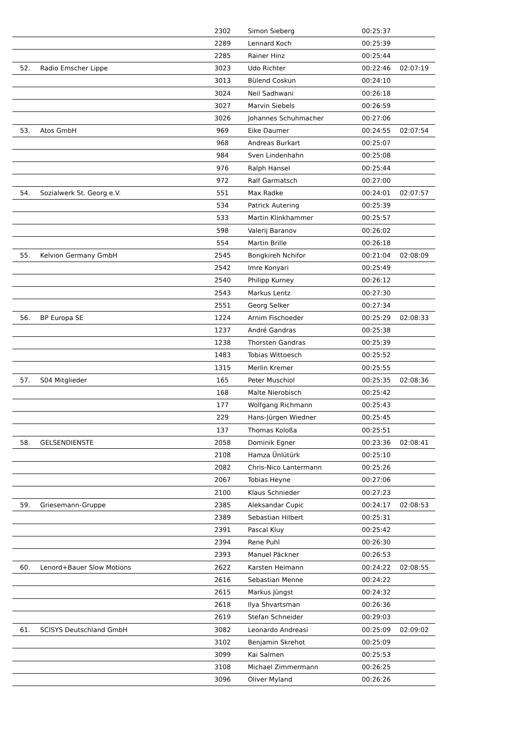| | | 2302 | Simon Sieberg | 00:25:37 | |
| | | 2289 | Lennard Koch | 00:25:39 | |
| | | 2285 | Rainer Hinz | 00:25:44 | |
| 52. | Radio Emscher Lippe | 3023 | Udo Richter | 00:22:46 | 02:07:19 |
| | | 3013 | Bülend Coskun | 00:24:10 | |
| | | 3024 | Neil Sadhwani | 00:26:18 | |
| | | 3027 | Marvin Siebels | 00:26:59 | |
| | | 3026 | Johannes Schuhmacher | 00:27:06 | |
| 53. | Atos GmbH | 969 | Eike Daumer | 00:24:55 | 02:07:54 |
| | | 968 | Andreas Burkart | 00:25:07 | |
| | | 984 | Sven Lindenhahn | 00:25:08 | |
| | | 976 | Ralph Hansel | 00:25:44 | |
| | | 972 | Ralf Garmatsch | 00:27:00 | |
| 54. | Sozialwerk St. Georg e.V. | 551 | Max Radke | 00:24:01 | 02:07:57 |
| | | 534 | Patrick Autering | 00:25:39 | |
| | | 533 | Martin Klinkhammer | 00:25:57 | |
| | | 598 | Valerij Baranov | 00:26:02 | |
| | | 554 | Martin Brille | 00:26:18 | |
| 55. | Kelvion Germany GmbH | 2545 | Bongkireh Nchifor | 00:21:04 | 02:08:09 |
| | | 2542 | Imre Konyari | 00:25:49 | |
| | | 2540 | Philipp Kurney | 00:26:12 | |
| | | 2543 | Markus Lentz | 00:27:30 | |
| | | 2551 | Georg Selker | 00:27:34 | |
| 56. | BP Europa SE | 1224 | Arnim Fischoeder | 00:25:29 | 02:08:33 |
| | | 1237 | André Gandras | 00:25:38 | |
| | | 1238 | Thorsten Gandras | 00:25:39 | |
| | | 1483 | Tobias Wittoesch | 00:25:52 | |
| | | 1315 | Merlin Kremer | 00:25:55 | |
| 57. | S04 Mitglieder | 165 | Peter Muschiol | 00:25:35 | 02:08:36 |
| | | 168 | Malte Nierobisch | 00:25:42 | |
| | | 177 | Wolfgang Richmann | 00:25:43 | |
| | | 229 | Hans-Jürgen Wiedner | 00:25:45 | |
| | | 137 | Thomas Koloßa | 00:25:51 | |
| 58. | GELSENDIENSTE | 2058 | Dominik Egner | 00:23:36 | 02:08:41 |
| | | 2108 | Hamza Ünlütürk | 00:25:10 | |
| | | 2082 | Chris-Nico Lantermann | 00:25:26 | |
| | | 2067 | Tobias Heyne | 00:27:06 | |
| | | 2100 | Klaus Schnieder | 00:27:23 | |
| 59. | Griesemann-Gruppe | 2385 | Aleksandar Cupic | 00:24:17 | 02:08:53 |
| | | 2389 | Sebastian Hilbert | 00:25:31 | |
| | | 2391 | Pascal Kluy | 00:25:42 | |
| | | 2394 | Rene Puhl | 00:26:30 | |
| | | 2393 | Manuel Päckner | 00:26:53 | |
| 60. | Lenord+Bauer Slow Motions | 2622 | Karsten Heimann | 00:24:22 | 02:08:55 |
| | | 2616 | Sebastian Menne | 00:24:22 | |
| | | 2615 | Markus Jüngst | 00:24:32 | |
| | | 2618 | Ilya Shvartsman | 00:26:36 | |
| | | 2619 | Stefan Schneider | 00:29:03 | |
| 61. | SCISYS Deutschland GmbH | 3082 | Leonardo Andreasi | 00:25:09 | 02:09:02 |
| | | 3102 | Benjamin Skrehot | 00:25:09 | |
| | | 3099 | Kai Salmen | 00:25:53 | |
| | | 3108 | Michael Zimmermann | 00:26:25 | |
| | | 3096 | Oliver Myland | 00:26:26 | |